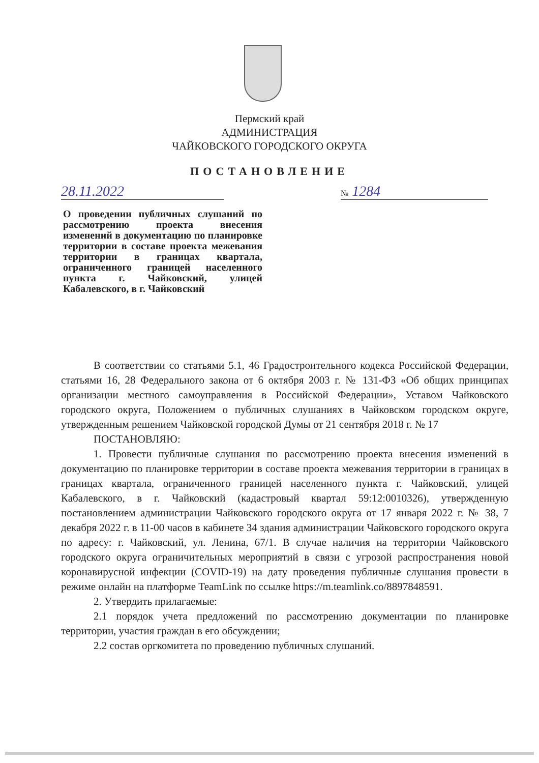Пермский край
АДМИНИСТРАЦИЯ
ЧАЙКОВСКОГО ГОРОДСКОГО ОКРУГА
ПОСТАНОВЛЕНИЕ
28.11.2022 № 1284
О проведении публичных слушаний по рассмотрению проекта внесения изменений в документацию по планировке территории в составе проекта межевания территории в границах квартала, ограниченного границей населенного пункта г. Чайковский, улицей Кабалевского, в г. Чайковский
В соответствии со статьями 5.1, 46 Градостроительного кодекса Российской Федерации, статьями 16, 28 Федерального закона от 6 октября 2003 г. № 131-ФЗ «Об общих принципах организации местного самоуправления в Российской Федерации», Уставом Чайковского городского округа, Положением о публичных слушаниях в Чайковском городском округе, утвержденным решением Чайковской городской Думы от 21 сентября 2018 г. № 17
ПОСТАНОВЛЯЮ:
1. Провести публичные слушания по рассмотрению проекта внесения изменений в документацию по планировке территории в составе проекта межевания территории в границах в границах квартала, ограниченного границей населенного пункта г. Чайковский, улицей Кабалевского, в г. Чайковский (кадастровый квартал 59:12:0010326), утвержденную постановлением администрации Чайковского городского округа от 17 января 2022 г. № 38, 7 декабря 2022 г. в 11-00 часов в кабинете 34 здания администрации Чайковского городского округа по адресу: г. Чайковский, ул. Ленина, 67/1. В случае наличия на территории Чайковского городского округа ограничительных мероприятий в связи с угрозой распространения новой коронавирусной инфекции (COVID-19) на дату проведения публичные слушания провести в режиме онлайн на платформе TeamLink по ссылке https://m.teamlink.co/8897848591.
2. Утвердить прилагаемые:
2.1 порядок учета предложений по рассмотрению документации по планировке территории, участия граждан в его обсуждении;
2.2 состав оргкомитета по проведению публичных слушаний.